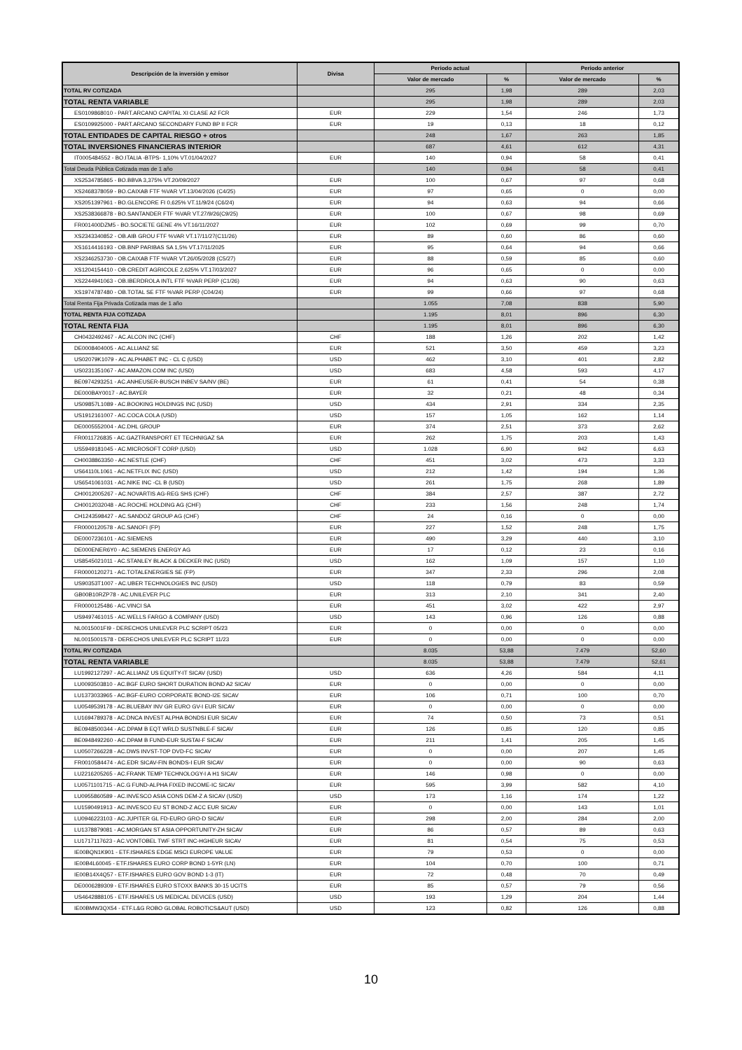| Descripción de la inversión y emisor | Divisa | Periodo actual | | Periodo anterior | |
| --- | --- | --- | --- | --- | --- |
| | | Valor de mercado | % | Valor de mercado | % |
| TOTAL RV COTIZADA | | 295 | 1,98 | 289 | 2,03 |
| TOTAL RENTA VARIABLE | | 295 | 1,98 | 289 | 2,03 |
| ES0109868010 - PART.ARCANO CAPITAL XI CLASE A2 FCR | EUR | 229 | 1,54 | 246 | 1,73 |
| ES0109925000 - PART.ARCANO SECONDARY FUND BP II FCR | EUR | 19 | 0,13 | 18 | 0,12 |
| TOTAL ENTIDADES DE CAPITAL RIESGO + otros | | 248 | 1,67 | 263 | 1,85 |
| TOTAL INVERSIONES FINANCIERAS INTERIOR | | 687 | 4,61 | 612 | 4,31 |
| IT0005484552 - BO.ITALIA -BTPS- 1,10% VT.01/04/2027 | EUR | 140 | 0,94 | 58 | 0,41 |
| Total Deuda Pública Cotizada mas de 1 año | | 140 | 0,94 | 58 | 0,41 |
| XS2534785865 - BO.BBVA 3,375% VT.20/09/2027 | EUR | 100 | 0,67 | 97 | 0,68 |
| XS2468378059 - BO.CAIXAB FTF %VAR VT.13/04/2026 (C4/25) | EUR | 97 | 0,65 | 0 | 0,00 |
| XS2051397961 - BO.GLENCORE FI 0,625% VT.11/9/24 (C6/24) | EUR | 94 | 0,63 | 94 | 0,66 |
| XS2538366878 - BO.SANTANDER FTF %VAR VT.27/9/26(C9/25) | EUR | 100 | 0,67 | 98 | 0,69 |
| FR001400DZM5 - BO.SOCIETE GENE 4% VT.16/11/2027 | EUR | 102 | 0,69 | 99 | 0,70 |
| XS2343340852 - OB.AIB GROU FTF %VAR VT.17/11/27(C11/26) | EUR | 89 | 0,60 | 86 | 0,60 |
| XS1614416193 - OB.BNP PARIBAS SA 1,5% VT.17/11/2025 | EUR | 95 | 0,64 | 94 | 0,66 |
| XS2346253730 - OB.CAIXAB FTF %VAR VT.26/05/2028 (C5/27) | EUR | 88 | 0,59 | 85 | 0,60 |
| XS1204154410 - OB.CREDIT AGRICOLE 2,625% VT.17/03/2027 | EUR | 96 | 0,65 | 0 | 0,00 |
| XS2244941063 - OB.IBERDROLA INTL FTF %VAR PERP (C1/26) | EUR | 94 | 0,63 | 90 | 0,63 |
| XS1974787480 - OB.TOTAL SE FTF %VAR PERP (C04/24) | EUR | 99 | 0,66 | 97 | 0,68 |
| Total Renta Fija Privada Cotizada mas de 1 año | | 1.055 | 7,08 | 838 | 5,90 |
| TOTAL RENTA FIJA COTIZADA | | 1.195 | 8,01 | 896 | 6,30 |
| TOTAL RENTA FIJA | | 1.195 | 8,01 | 896 | 6,30 |
| CH0432492467 - AC.ALCON INC (CHF) | CHF | 188 | 1,26 | 202 | 1,42 |
| DE0008404005 - AC.ALLIANZ SE | EUR | 521 | 3,50 | 459 | 3,23 |
| US02079K1079 - AC.ALPHABET INC - CL C (USD) | USD | 462 | 3,10 | 401 | 2,82 |
| US0231351067 - AC.AMAZON.COM INC (USD) | USD | 683 | 4,58 | 593 | 4,17 |
| BE0974293251 - AC.ANHEUSER-BUSCH INBEV SA/NV (BE) | EUR | 61 | 0,41 | 54 | 0,38 |
| DE000BAY0017 - AC.BAYER | EUR | 32 | 0,21 | 48 | 0,34 |
| US09857L1089 - AC.BOOKING HOLDINGS INC (USD) | USD | 434 | 2,91 | 334 | 2,35 |
| US1912161007 - AC.COCA COLA (USD) | USD | 157 | 1,05 | 162 | 1,14 |
| DE0005552004 - AC.DHL GROUP | EUR | 374 | 2,51 | 373 | 2,62 |
| FR0011726835 - AC.GAZTRANSPORT ET TECHNIGAZ SA | EUR | 262 | 1,75 | 203 | 1,43 |
| US5949181045 - AC.MICROSOFT CORP (USD) | USD | 1.028 | 6,90 | 942 | 6,63 |
| CH0038863350 - AC.NESTLE (CHF) | CHF | 451 | 3,02 | 473 | 3,33 |
| US64110L1061 - AC.NETFLIX INC (USD) | USD | 212 | 1,42 | 194 | 1,36 |
| US6541061031 - AC.NIKE INC -CL B (USD) | USD | 261 | 1,75 | 268 | 1,89 |
| CH0012005267 - AC.NOVARTIS AG-REG SHS (CHF) | CHF | 384 | 2,57 | 387 | 2,72 |
| CH0012032048 - AC.ROCHE HOLDING AG (CHF) | CHF | 233 | 1,56 | 248 | 1,74 |
| CH1243598427 - AC.SANDOZ GROUP AG (CHF) | CHF | 24 | 0,16 | 0 | 0,00 |
| FR0000120578 - AC.SANOFI (FP) | EUR | 227 | 1,52 | 248 | 1,75 |
| DE0007236101 - AC.SIEMENS | EUR | 490 | 3,29 | 440 | 3,10 |
| DE000ENER6Y0 - AC.SIEMENS ENERGY AG | EUR | 17 | 0,12 | 23 | 0,16 |
| US8545021011 - AC.STANLEY BLACK & DECKER INC (USD) | USD | 162 | 1,09 | 157 | 1,10 |
| FR0000120271 - AC.TOTALENERGIES SE (FP) | EUR | 347 | 2,33 | 296 | 2,08 |
| US90353T1007 - AC.UBER TECHNOLOGIES INC (USD) | USD | 118 | 0,79 | 83 | 0,59 |
| GB00B10RZP78 - AC.UNILEVER PLC | EUR | 313 | 2,10 | 341 | 2,40 |
| FR0000125486 - AC.VINCI SA | EUR | 451 | 3,02 | 422 | 2,97 |
| US9497461015 - AC.WELLS FARGO & COMPANY (USD) | USD | 143 | 0,96 | 126 | 0,88 |
| NL0015001FI9 - DERECHOS UNILEVER PLC SCRIPT 05/23 | EUR | 0 | 0,00 | 0 | 0,00 |
| NL0015001S78 - DERECHOS UNILEVER PLC SCRIPT 11/23 | EUR | 0 | 0,00 | 0 | 0,00 |
| TOTAL RV COTIZADA | | 8.035 | 53,88 | 7.479 | 52,60 |
| TOTAL RENTA VARIABLE | | 8.035 | 53,88 | 7.479 | 52,61 |
| LU1992127297 - AC.ALLIANZ US EQUITY-IT SICAV (USD) | USD | 636 | 4,26 | 584 | 4,11 |
| LU0093503810 - AC.BGF EURO SHORT DURATION BOND A2 SICAV | EUR | 0 | 0,00 | 0 | 0,00 |
| LU1373033965 - AC.BGF-EURO CORPORATE BOND-I2E SICAV | EUR | 106 | 0,71 | 100 | 0,70 |
| LU0549539178 - AC.BLUEBAY INV GR EURO GV-I EUR SICAV | EUR | 0 | 0,00 | 0 | 0,00 |
| LU1694789378 - AC.DNCA INVEST ALPHA BONDSI EUR SICAV | EUR | 74 | 0,50 | 73 | 0,51 |
| BE0948500344 - AC.DPAM B EQT WRLD SUSTNBLE-F SICAV | EUR | 126 | 0,85 | 120 | 0,85 |
| BE0948492260 - AC.DPAM B FUND-EUR SUSTAI-F SICAV | EUR | 211 | 1,41 | 205 | 1,45 |
| LU0507266228 - AC.DWS INVST-TOP DVD-FC SICAV | EUR | 0 | 0,00 | 207 | 1,45 |
| FR0010584474 - AC.EDR SICAV-FIN BONDS-I EUR SICAV | EUR | 0 | 0,00 | 90 | 0,63 |
| LU2216205265 - AC.FRANK TEMP TECHNOLOGY-I A H1 SICAV | EUR | 146 | 0,98 | 0 | 0,00 |
| LU0571101715 - AC.G FUND-ALPHA FIXED INCOME-IC SICAV | EUR | 595 | 3,99 | 582 | 4,10 |
| LU0955860589 - AC.INVESCO ASIA CONS DEM-Z A SICAV (USD) | USD | 173 | 1,16 | 174 | 1,22 |
| LU1590491913 - AC.INVESCO EU ST BOND-Z ACC EUR SICAV | EUR | 0 | 0,00 | 143 | 1,01 |
| LU0946223103 - AC.JUPITER GL FD-EURO GRO-D SICAV | EUR | 298 | 2,00 | 284 | 2,00 |
| LU1378879081 - AC.MORGAN ST ASIA OPPORTUNITY-ZH SICAV | EUR | 86 | 0,57 | 89 | 0,63 |
| LU1717117623 - AC.VONTOBEL TWF STRT INC-HGHEUR SICAV | EUR | 81 | 0,54 | 75 | 0,53 |
| IE00BQN1K901 - ETF.ISHARES EDGE MSCI EUROPE VALUE | EUR | 79 | 0,53 | 0 | 0,00 |
| IE00B4L60045 - ETF.ISHARES EURO CORP BOND 1-5YR (LN) | EUR | 104 | 0,70 | 100 | 0,71 |
| IE00B14X4Q57 - ETF.ISHARES EURO GOV BOND 1-3 (IT) | EUR | 72 | 0,48 | 70 | 0,49 |
| DE0006289309 - ETF.ISHARES EURO STOXX BANKS 30-15 UCITS | EUR | 85 | 0,57 | 79 | 0,56 |
| US4642888105 - ETF.ISHARES US MEDICAL DEVICES (USD) | USD | 193 | 1,29 | 204 | 1,44 |
| IE00BMW3QX54 - ETF.L&G ROBO GLOBAL ROBOTICS&AUT (USD) | USD | 123 | 0,82 | 126 | 0,88 |
10